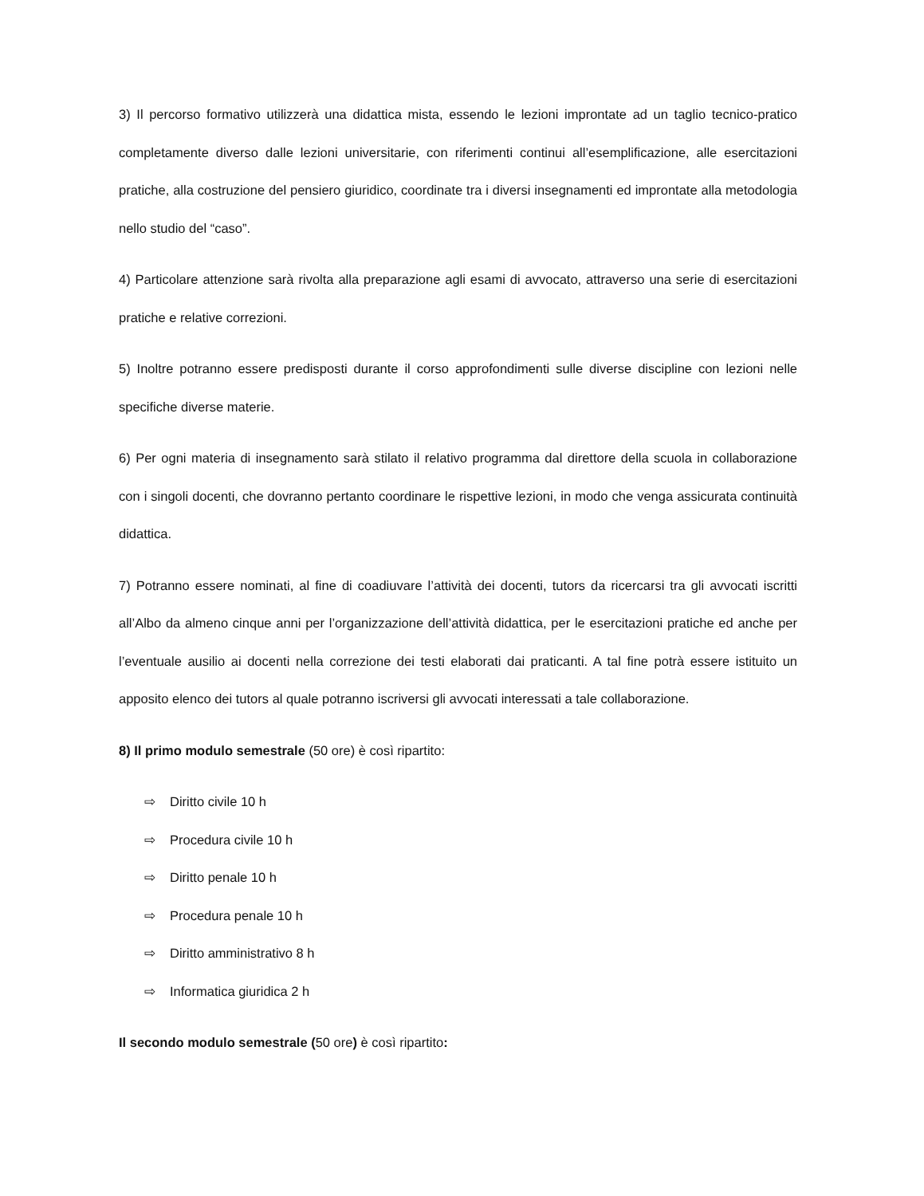3) Il percorso formativo utilizzerà una didattica mista, essendo le lezioni improntate ad un taglio tecnico-pratico completamente diverso dalle lezioni universitarie, con riferimenti continui all’esemplificazione, alle esercitazioni pratiche, alla costruzione del pensiero giuridico, coordinate tra i diversi insegnamenti ed improntate alla metodologia nello studio del “caso”.
4) Particolare attenzione sarà rivolta alla preparazione agli esami di avvocato, attraverso una serie di esercitazioni pratiche e relative correzioni.
5) Inoltre potranno essere predisposti durante il corso approfondimenti sulle diverse discipline con lezioni nelle specifiche diverse materie.
6) Per ogni materia di insegnamento sarà stilato il relativo programma dal direttore della scuola in collaborazione con i singoli docenti, che dovranno pertanto coordinare le rispettive lezioni, in modo che venga assicurata continuità didattica.
7) Potranno essere nominati, al fine di coadiuvare l’attività dei docenti, tutors da ricercarsi tra gli avvocati iscritti all’Albo da almeno cinque anni per l’organizzazione dell’attività didattica, per le esercitazioni pratiche ed anche per l’eventuale ausilio ai docenti nella correzione dei testi elaborati dai praticanti. A tal fine potrà essere istituito un apposito elenco dei tutors al quale potranno iscriversi gli avvocati interessati a tale collaborazione.
8) Il primo modulo semestrale (50 ore) è così ripartito:
⇨ Diritto civile 10 h
⇨ Procedura civile 10 h
⇨ Diritto penale 10 h
⇨ Procedura penale 10 h
⇨ Diritto amministrativo 8 h
⇨ Informatica giuridica 2 h
Il secondo modulo semestrale (50 ore) è così ripartito: